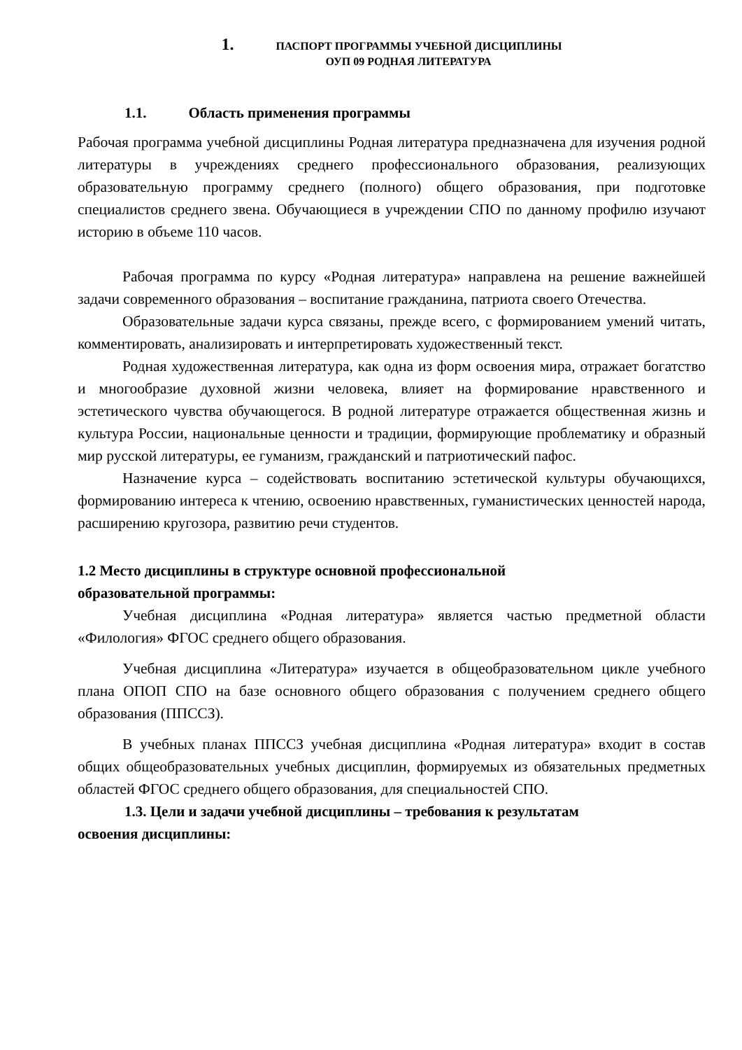1. ПАСПОРТ ПРОГРАММЫ УЧЕБНОЙ ДИСЦИПЛИНЫ
ОУП 09 РОДНАЯ ЛИТЕРАТУРА
1.1. Область применения программы
Рабочая программа учебной дисциплины Родная литература предназначена для изучения родной литературы в учреждениях среднего профессионального образования, реализующих образовательную программу среднего (полного) общего образования, при подготовке специалистов среднего звена. Обучающиеся в учреждении СПО по данному профилю изучают историю в объеме 110 часов.
Рабочая программа по курсу «Родная литература» направлена на решение важнейшей задачи современного образования – воспитание гражданина, патриота своего Отечества.
Образовательные задачи курса связаны, прежде всего, с формированием умений читать, комментировать, анализировать и интерпретировать художественный текст.
Родная художественная литература, как одна из форм освоения мира, отражает богатство и многообразие духовной жизни человека, влияет на формирование нравственного и эстетического чувства обучающегося. В родной литературе отражается общественная жизнь и культура России, национальные ценности и традиции, формирующие проблематику и образный мир русской литературы, ее гуманизм, гражданский и патриотический пафос.
Назначение курса – содействовать воспитанию эстетической культуры обучающихся, формированию интереса к чтению, освоению нравственных, гуманистических ценностей народа, расширению кругозора, развитию речи студентов.
1.2 Место дисциплины в структуре основной профессиональной
образовательной программы:
Учебная дисциплина «Родная литература» является частью предметной области «Филология» ФГОС среднего общего образования.
Учебная дисциплина «Литература» изучается в общеобразовательном цикле учебного плана ОПОП СПО на базе основного общего образования с получением среднего общего образования (ППССЗ).
В учебных планах ППССЗ учебная дисциплина «Родная литература» входит в состав общих общеобразовательных учебных дисциплин, формируемых из обязательных предметных областей ФГОС среднего общего образования, для специальностей СПО.
1.3. Цели и задачи учебной дисциплины – требования к результатам
освоения дисциплины: